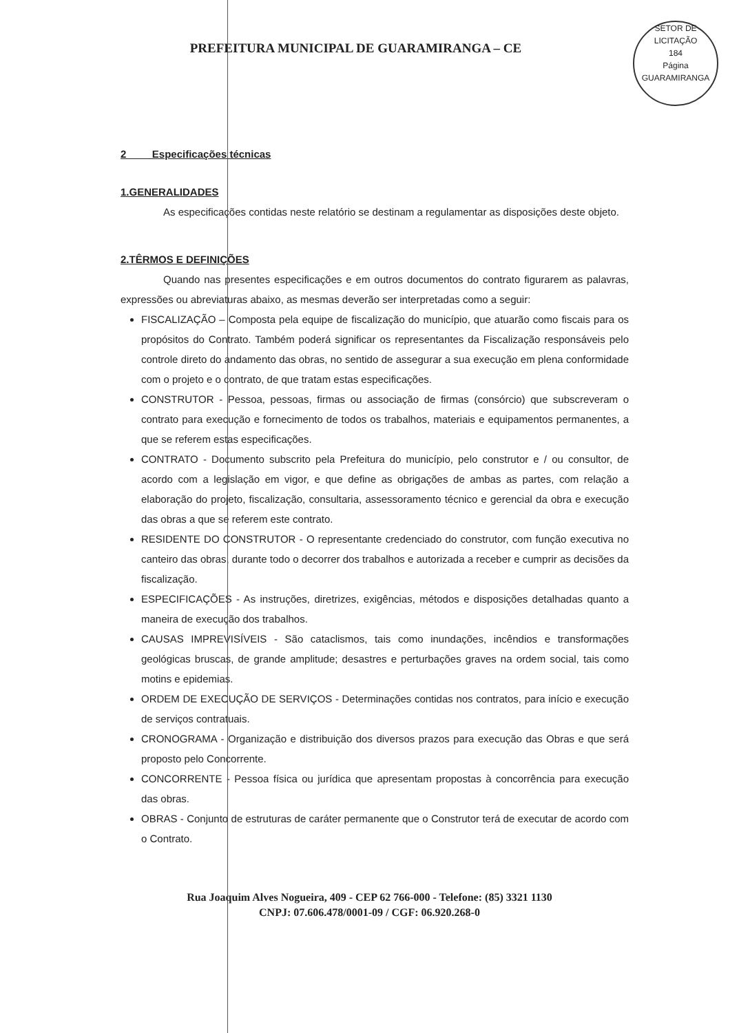PREFEITURA MUNICIPAL DE GUARAMIRANGA – CE
SETOR DE LICITAÇÃO
184
Página
GUARAMIRANGA
2 Especificações técnicas
1.GENERALIDADES
As especificações contidas neste relatório se destinam a regulamentar as disposições deste objeto.
2.TÊRMOS E DEFINIÇÕES
Quando nas presentes especificações e em outros documentos do contrato figurarem as palavras, expressões ou abreviaturas abaixo, as mesmas deverão ser interpretadas como a seguir:
FISCALIZAÇÃO – Composta pela equipe de fiscalização do município, que atuarão como fiscais para os propósitos do Contrato. Também poderá significar os representantes da Fiscalização responsáveis pelo controle direto do andamento das obras, no sentido de assegurar a sua execução em plena conformidade com o projeto e o contrato, de que tratam estas especificações.
CONSTRUTOR - Pessoa, pessoas, firmas ou associação de firmas (consórcio) que subscreveram o contrato para execução e fornecimento de todos os trabalhos, materiais e equipamentos permanentes, a que se referem estas especificações.
CONTRATO - Documento subscrito pela Prefeitura do município, pelo construtor e / ou consultor, de acordo com a legislação em vigor, e que define as obrigações de ambas as partes, com relação a elaboração do projeto, fiscalização, consultaria, assessoramento técnico e gerencial da obra e execução das obras a que se referem este contrato.
RESIDENTE DO CONSTRUTOR - O representante credenciado do construtor, com função executiva no canteiro das obras, durante todo o decorrer dos trabalhos e autorizada a receber e cumprir as decisões da fiscalização.
ESPECIFICAÇÕES - As instruções, diretrizes, exigências, métodos e disposições detalhadas quanto a maneira de execução dos trabalhos.
CAUSAS IMPREVISÍVEIS - São cataclismos, tais como inundações, incêndios e transformações geológicas bruscas, de grande amplitude; desastres e perturbações graves na ordem social, tais como motins e epidemias.
ORDEM DE EXECUÇÃO DE SERVIÇOS - Determinações contidas nos contratos, para início e execução de serviços contratuais.
CRONOGRAMA - Organização e distribuição dos diversos prazos para execução das Obras e que será proposto pelo Concorrente.
CONCORRENTE - Pessoa física ou jurídica que apresentam propostas à concorrência para execução das obras.
OBRAS - Conjunto de estruturas de caráter permanente que o Construtor terá de executar de acordo com o Contrato.
Rua Joaquim Alves Nogueira, 409 - CEP 62 766-000 - Telefone: (85) 3321 1130
CNPJ: 07.606.478/0001-09 / CGF: 06.920.268-0